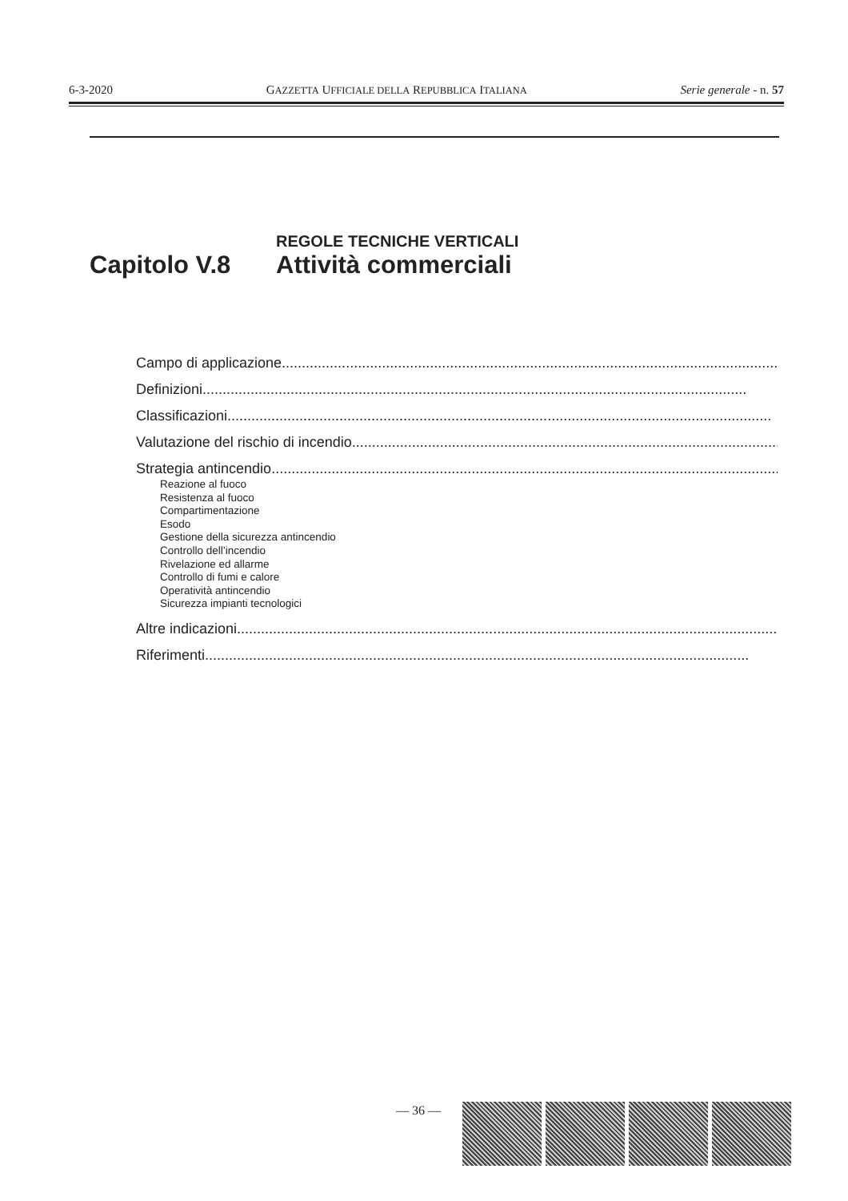6-3-2020 GAZZETTA UFFICIALE DELLA REPUBBLICA ITALIANA Serie generale - n. 57
REGOLE TECNICHE VERTICALI
Capitolo V.8 Attività commerciali
Campo di applicazione........................................................................................................................................
Definizioni........................................................................................................................................
Classificazioni........................................................................................................................................
Valutazione del rischio di incendio........................................................................................................................................
Strategia antincendio........................................................................................................................................
Reazione al fuoco
Resistenza al fuoco
Compartimentazione
Esodo
Gestione della sicurezza antincendio
Controllo dell’incendio
Rivelazione ed allarme
Controllo di fumi e calore
Operatività antincendio
Sicurezza impianti tecnologici
Altre indicazioni........................................................................................................................................
Riferimenti........................................................................................................................................
— 36 —